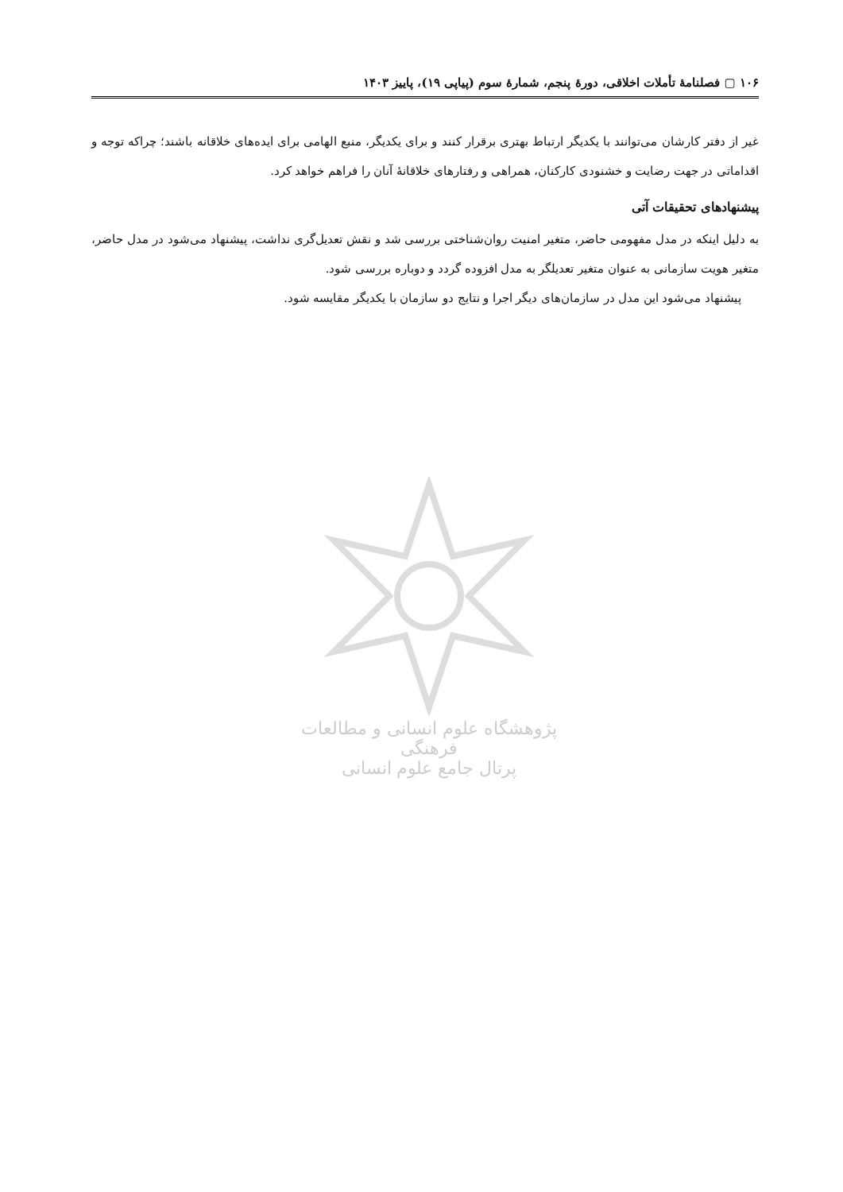۱۰۶ ▢ فصلنامهٔ تأملات اخلاقی، دورهٔ پنجم، شمارهٔ سوم (پیاپی ۱۹)، پاییز ۱۴۰۳
غیر از دفتر کارشان می‌توانند با یکدیگر ارتباط بهتری برقرار کنند و برای یکدیگر، منبع الهامی برای ایده‌های خلاقانه باشند؛ چراکه توجه و اقداماتی در جهت رضایت و خشنودی کارکنان، همراهی و رفتارهای خلاقانهٔ آنان را فراهم خواهد کرد.
پیشنهادهای تحقیقات آتی
به دلیل اینکه در مدل مفهومی حاضر، متغیر امنیت روان‌شناختی بررسی شد و نقش تعدیل‌گری نداشت، پیشنهاد می‌شود در مدل حاضر، متغیر هویت سازمانی به عنوان متغیر تعدیلگر به مدل افزوده گردد و دوباره بررسی شود.
پیشنهاد می‌شود این مدل در سازمان‌های دیگر اجرا و نتایج دو سازمان با یکدیگر مقایسه شود.
پژوهشگاه علوم انسانی و مطالعات فرهنگی
پرتال جامع علوم انسانی